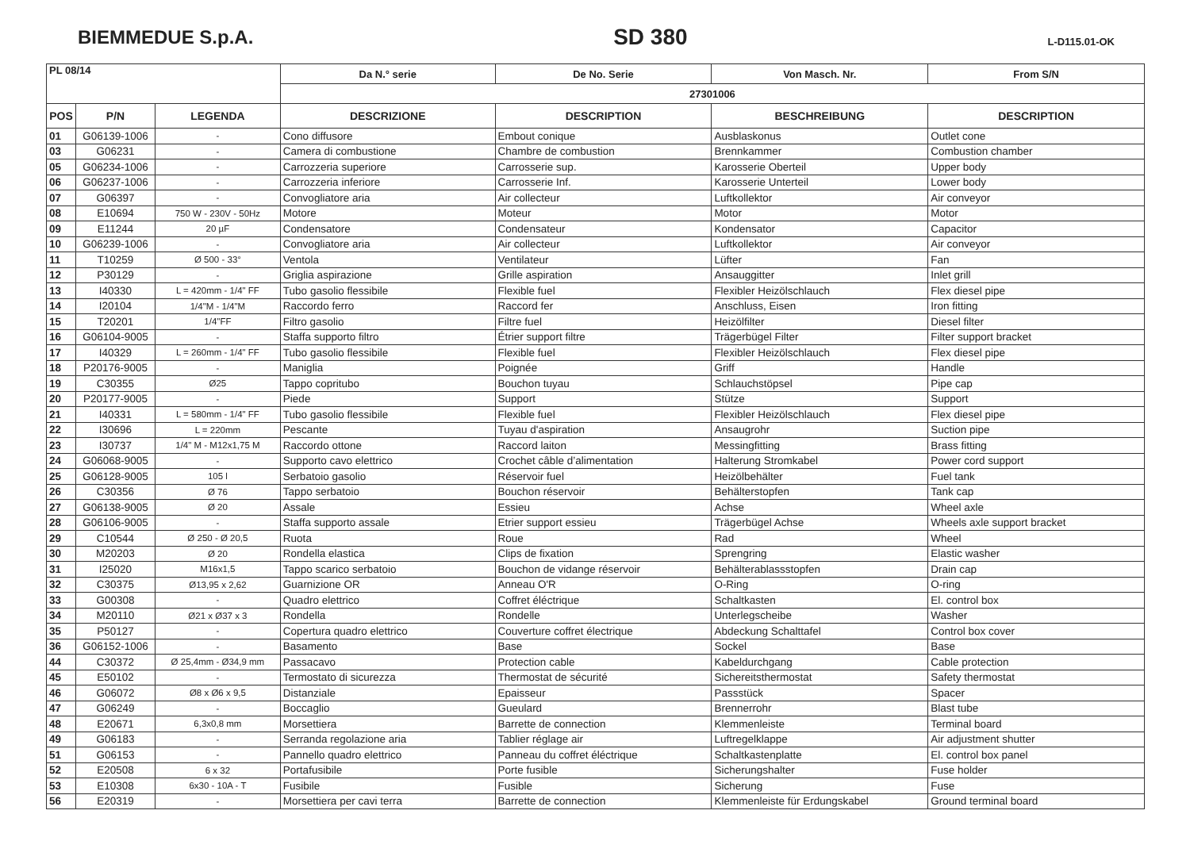BIEMMEDUE S.p.A. SD 380 L-D115.01-OK
| PL 08/14 | | | Da N.° serie | De No. Serie | Von Masch. Nr. | From S/N |
| --- | --- | --- | --- | --- | --- | --- |
| | | | 27301006 | | | |
| POS | P/N | LEGENDA | DESCRIZIONE | DESCRIPTION | BESCHREIBUNG | DESCRIPTION |
| 01 | G06139-1006 | - | Cono diffusore | Embout conique | Ausblaskonus | Outlet cone |
| 03 | G06231 | - | Camera di combustione | Chambre de combustion | Brennkammer | Combustion chamber |
| 05 | G06234-1006 | - | Carrozzeria superiore | Carrosserie sup. | Karosserie Oberteil | Upper body |
| 06 | G06237-1006 | - | Carrozzeria inferiore | Carrosserie Inf. | Karosserie Unterteil | Lower body |
| 07 | G06397 | - | Convogliatore aria | Air collecteur | Luftkollektor | Air conveyor |
| 08 | E10694 | 750 W - 230V - 50Hz | Motore | Moteur | Motor | Motor |
| 09 | E11244 | 20 µF | Condensatore | Condensateur | Kondensator | Capacitor |
| 10 | G06239-1006 | - | Convogliatore aria | Air collecteur | Luftkollektor | Air conveyor |
| 11 | T10259 | Ø 500 - 33° | Ventola | Ventilateur | Lüfter | Fan |
| 12 | P30129 | - | Griglia aspirazione | Grille aspiration | Ansauggitter | Inlet grill |
| 13 | I40330 | L = 420mm - 1/4" FF | Tubo gasolio flessibile | Flexible fuel | Flexibler Heizölschlauch | Flex diesel pipe |
| 14 | I20104 | 1/4"M - 1/4"M | Raccordo ferro | Raccord fer | Anschluss, Eisen | Iron fitting |
| 15 | T20201 | 1/4"FF | Filtro gasolio | Filtre fuel | Heizölfilter | Diesel filter |
| 16 | G06104-9005 | - | Staffa supporto filtro | Étrier support filtre | Trägerbügel Filter | Filter support bracket |
| 17 | I40329 | L = 260mm - 1/4" FF | Tubo gasolio flessibile | Flexible fuel | Flexibler Heizölschlauch | Flex diesel pipe |
| 18 | P20176-9005 | - | Maniglia | Poignée | Griff | Handle |
| 19 | C30355 | Ø25 | Tappo copritubo | Bouchon tuyau | Schlauchstöpsel | Pipe cap |
| 20 | P20177-9005 | - | Piede | Support | Stütze | Support |
| 21 | I40331 | L = 580mm - 1/4" FF | Tubo gasolio flessibile | Flexible fuel | Flexibler Heizölschlauch | Flex diesel pipe |
| 22 | I30696 | L = 220mm | Pescante | Tuyau d'aspiration | Ansaugrohr | Suction pipe |
| 23 | I30737 | 1/4" M - M12x1,75 M | Raccordo ottone | Raccord laiton | Messingfitting | Brass fitting |
| 24 | G06068-9005 | - | Supporto cavo elettrico | Crochet câble d’alimentation | Halterung Stromkabel | Power cord support |
| 25 | G06128-9005 | 105 l | Serbatoio gasolio | Réservoir fuel | Heizölbehälter | Fuel tank |
| 26 | C30356 | Ø 76 | Tappo serbatoio | Bouchon réservoir | Behälterstopfen | Tank cap |
| 27 | G06138-9005 | Ø 20 | Assale | Essieu | Achse | Wheel axle |
| 28 | G06106-9005 | - | Staffa supporto assale | Etrier support essieu | Trägerbügel Achse | Wheels axle support bracket |
| 29 | C10544 | Ø 250 - Ø 20,5 | Ruota | Roue | Rad | Wheel |
| 30 | M20203 | Ø 20 | Rondella elastica | Clips de fixation | Sprengring | Elastic washer |
| 31 | I25020 | M16x1,5 | Tappo scarico serbatoio | Bouchon de vidange réservoir | Behälterablassstopfen | Drain cap |
| 32 | C30375 | Ø13,95 x 2,62 | Guarnizione OR | Anneau O'R | O-Ring | O-ring |
| 33 | G00308 | - | Quadro elettrico | Coffret éléctrique | Schaltkasten | El. control box |
| 34 | M20110 | Ø21 x Ø37 x 3 | Rondella | Rondelle | Unterlegscheibe | Washer |
| 35 | P50127 | - | Copertura quadro elettrico | Couverture coffret électrique | Abdeckung Schalttafel | Control box cover |
| 36 | G06152-1006 | - | Basamento | Base | Sockel | Base |
| 44 | C30372 | Ø 25,4mm - Ø34,9 mm | Passacavo | Protection cable | Kabeldurchgang | Cable protection |
| 45 | E50102 | - | Termostato di sicurezza | Thermostat de sécurité | Sichereitsthermostat | Safety thermostat |
| 46 | G06072 | Ø8 x Ø6 x 9,5 | Distanziale | Epaisseur | Passstück | Spacer |
| 47 | G06249 | - | Boccaglio | Gueulard | Brennerrohr | Blast tube |
| 48 | E20671 | 6,3x0,8 mm | Morsettiera | Barrette de connection | Klemmenleiste | Terminal board |
| 49 | G06183 | - | Serranda regolazione aria | Tablier réglage air | Luftregelklappe | Air adjustment shutter |
| 51 | G06153 | - | Pannello quadro elettrico | Panneau du coffret éléctrique | Schaltkastenplatte | El. control box panel |
| 52 | E20508 | 6 x 32 | Portafusibile | Porte fusible | Sicherungshalter | Fuse holder |
| 53 | E10308 | 6x30 - 10A - T | Fusibile | Fusible | Sicherung | Fuse |
| 56 | E20319 | - | Morsettiera per cavi terra | Barrette de connection | Klemmenleiste für Erdungskabel | Ground terminal board |